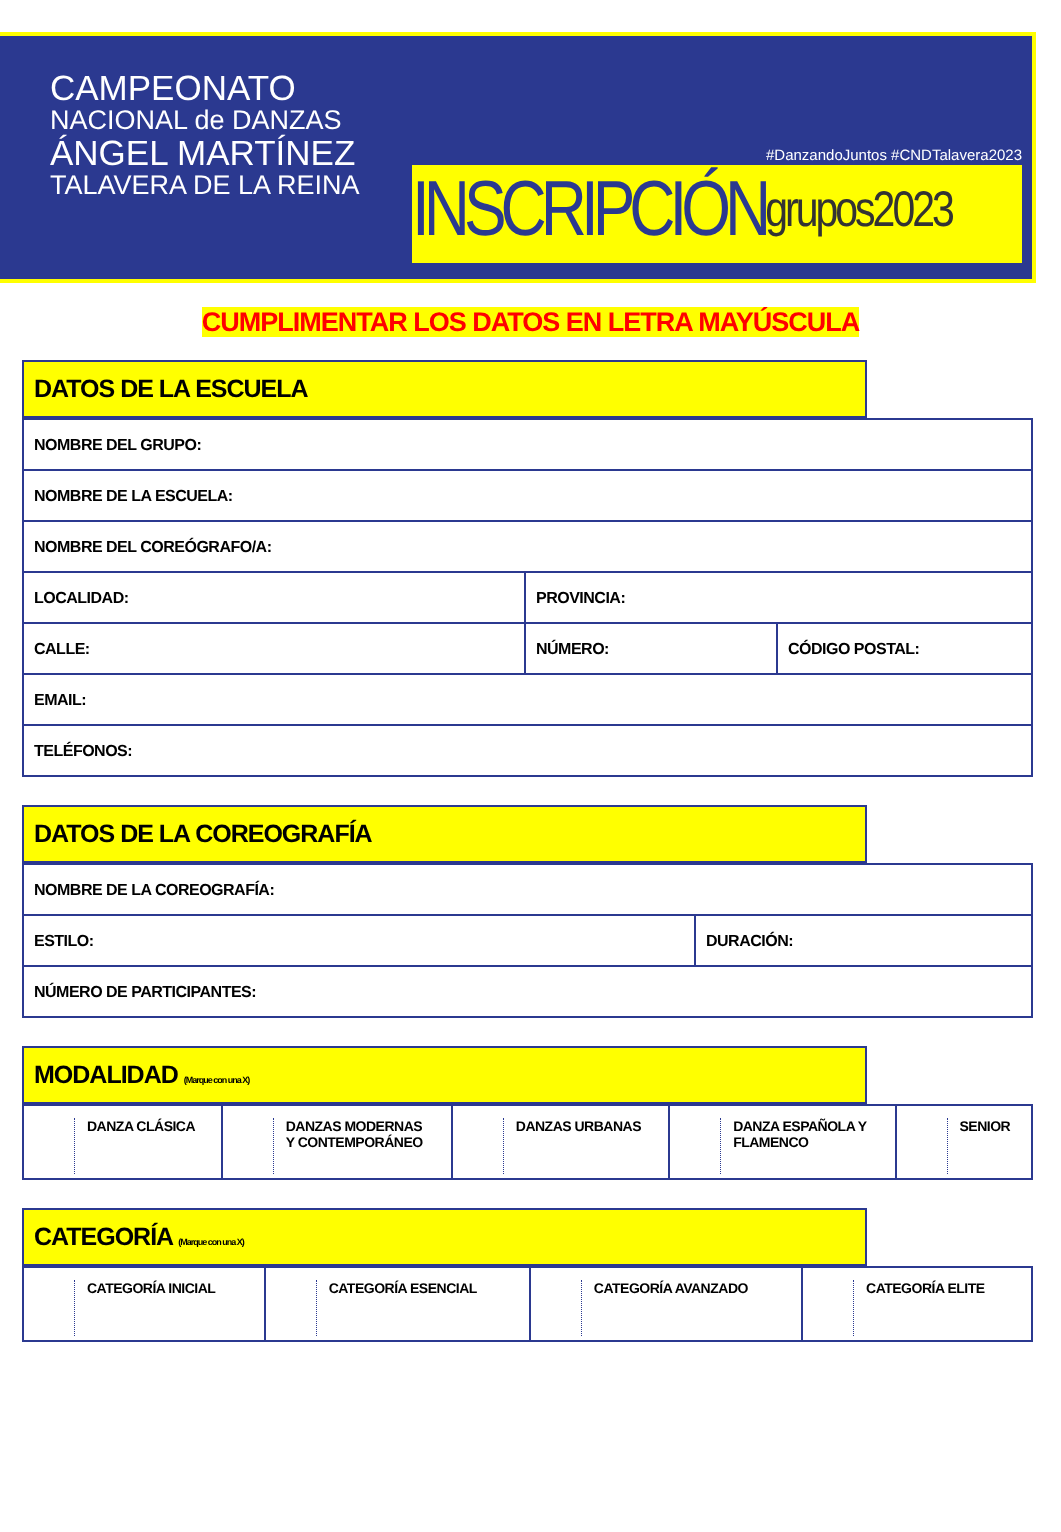CAMPEONATO
NACIONAL de DANZAS
ÁNGEL MARTÍNEZ
TALAVERA DE LA REINA
#DanzandoJuntos #CNDTalavera2023
INSCRIPCIÓN grupos2023
CUMPLIMENTAR LOS DATOS EN LETRA MAYÚSCULA
DATOS DE LA ESCUELA
| NOMBRE DEL GRUPO: | | |
| NOMBRE DE LA ESCUELA: | | |
| NOMBRE DEL COREÓGRAFO/A: | | |
| LOCALIDAD: | PROVINCIA: | |
| CALLE: | NÚMERO: | CÓDIGO POSTAL: |
| EMAIL: | | |
| TELÉFONOS: | | |
DATOS DE LA COREOGRAFÍA
| NOMBRE DE LA COREOGRAFÍA: | |
| ESTILO: | DURACIÓN: |
| NÚMERO DE PARTICIPANTES: | |
MODALIDAD (Marque con una X)
| DANZA CLÁSICA | DANZAS MODERNAS Y CONTEMPORÁNEO | DANZAS URBANAS | DANZA ESPAÑOLA Y FLAMENCO | SENIOR |
CATEGORÍA (Marque con una X)
| CATEGORÍA INICIAL | CATEGORÍA ESENCIAL | CATEGORÍA AVANZADO | CATEGORÍA ELITE |